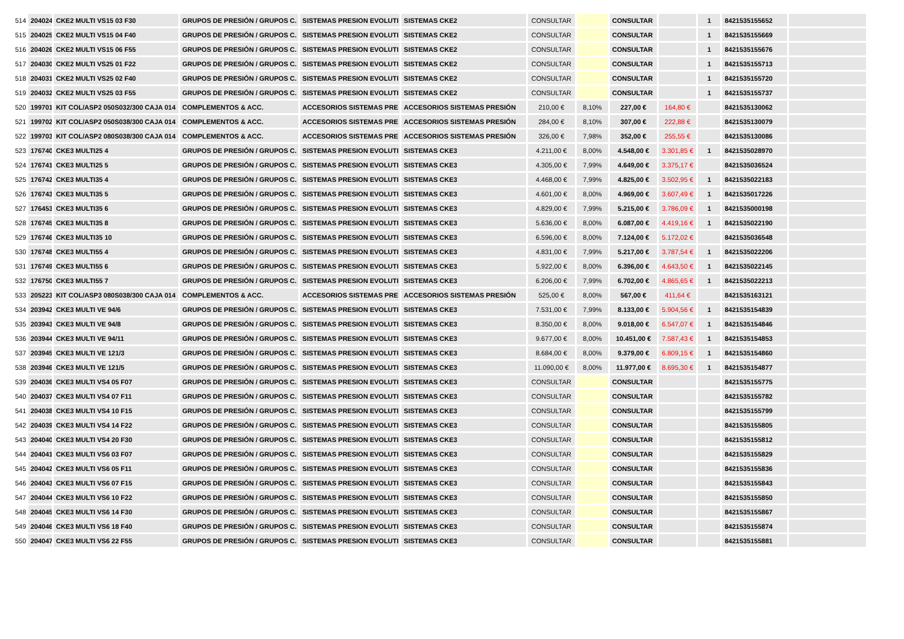| 514 | 204024 | CKE2 MULTI VS15 03 F30 | GRUPOS DE PRESIÓN / GRUPOS C. | SISTEMAS PRESION EVOLUTI | SISTEMAS CKE2 | CONSULTAR | | CONSULTAR | | 1 | 8421535155652 | |
| 515 | 204025 | CKE2 MULTI VS15 04 F40 | GRUPOS DE PRESIÓN / GRUPOS C. | SISTEMAS PRESION EVOLUTI | SISTEMAS CKE2 | CONSULTAR | | CONSULTAR | | 1 | 8421535155669 | |
| 516 | 204026 | CKE2 MULTI VS15 06 F55 | GRUPOS DE PRESIÓN / GRUPOS C. | SISTEMAS PRESION EVOLUTI | SISTEMAS CKE2 | CONSULTAR | | CONSULTAR | | 1 | 8421535155676 | |
| 517 | 204030 | CKE2 MULTI VS25 01 F22 | GRUPOS DE PRESIÓN / GRUPOS C. | SISTEMAS PRESION EVOLUTI | SISTEMAS CKE2 | CONSULTAR | | CONSULTAR | | 1 | 8421535155713 | |
| 518 | 204031 | CKE2 MULTI VS25 02 F40 | GRUPOS DE PRESIÓN / GRUPOS C. | SISTEMAS PRESION EVOLUTI | SISTEMAS CKE2 | CONSULTAR | | CONSULTAR | | 1 | 8421535155720 | |
| 519 | 204032 | CKE2 MULTI VS25 03 F55 | GRUPOS DE PRESIÓN / GRUPOS C. | SISTEMAS PRESION EVOLUTI | SISTEMAS CKE2 | CONSULTAR | | CONSULTAR | | 1 | 8421535155737 | |
| 520 | 199701 | KIT COL/ASP2 050S032/300 CAJA 014 | COMPLEMENTOS & ACC. | ACCESORIOS SISTEMAS PRE | ACCESORIOS SISTEMAS PRESIÓN | 210,00 € | 8,10% | 227,00 € | 164,80 € | | 8421535130062 | |
| 521 | 199702 | KIT COL/ASP2 050S038/300 CAJA 014 | COMPLEMENTOS & ACC. | ACCESORIOS SISTEMAS PRE | ACCESORIOS SISTEMAS PRESIÓN | 284,00 € | 8,10% | 307,00 € | 222,88 € | | 8421535130079 | |
| 522 | 199703 | KIT COL/ASP2 080S038/300 CAJA 014 | COMPLEMENTOS & ACC. | ACCESORIOS SISTEMAS PRE | ACCESORIOS SISTEMAS PRESIÓN | 326,00 € | 7,98% | 352,00 € | 255,55 € | | 8421535130086 | |
| 523 | 176740 | CKE3 MULTI25 4 | GRUPOS DE PRESIÓN / GRUPOS C. | SISTEMAS PRESION EVOLUTI | SISTEMAS CKE3 | 4.211,00 € | 8,00% | 4.548,00 € | 3.301,85 € | 1 | 8421535028970 | |
| 524 | 176741 | CKE3 MULTI25 5 | GRUPOS DE PRESIÓN / GRUPOS C. | SISTEMAS PRESION EVOLUTI | SISTEMAS CKE3 | 4.305,00 € | 7,99% | 4.649,00 € | 3.375,17 € | | 8421535036524 | |
| 525 | 176742 | CKE3 MULTI35 4 | GRUPOS DE PRESIÓN / GRUPOS C. | SISTEMAS PRESION EVOLUTI | SISTEMAS CKE3 | 4.468,00 € | 7,99% | 4.825,00 € | 3.502,95 € | 1 | 8421535022183 | |
| 526 | 176743 | CKE3 MULTI35 5 | GRUPOS DE PRESIÓN / GRUPOS C. | SISTEMAS PRESION EVOLUTI | SISTEMAS CKE3 | 4.601,00 € | 8,00% | 4.969,00 € | 3.607,49 € | 1 | 8421535017226 | |
| 527 | 176453 | CKE3 MULTI35 6 | GRUPOS DE PRESIÓN / GRUPOS C. | SISTEMAS PRESION EVOLUTI | SISTEMAS CKE3 | 4.829,00 € | 7,99% | 5.215,00 € | 3.786,09 € | 1 | 8421535000198 | |
| 528 | 176745 | CKE3 MULTI35 8 | GRUPOS DE PRESIÓN / GRUPOS C. | SISTEMAS PRESION EVOLUTI | SISTEMAS CKE3 | 5.636,00 € | 8,00% | 6.087,00 € | 4.419,16 € | 1 | 8421535022190 | |
| 529 | 176746 | CKE3 MULTI35 10 | GRUPOS DE PRESIÓN / GRUPOS C. | SISTEMAS PRESION EVOLUTI | SISTEMAS CKE3 | 6.596,00 € | 8,00% | 7.124,00 € | 5.172,02 € | | 8421535036548 | |
| 530 | 176748 | CKE3 MULTI55 4 | GRUPOS DE PRESIÓN / GRUPOS C. | SISTEMAS PRESION EVOLUTI | SISTEMAS CKE3 | 4.831,00 € | 7,99% | 5.217,00 € | 3.787,54 € | 1 | 8421535022206 | |
| 531 | 176749 | CKE3 MULTI55 6 | GRUPOS DE PRESIÓN / GRUPOS C. | SISTEMAS PRESION EVOLUTI | SISTEMAS CKE3 | 5.922,00 € | 8,00% | 6.396,00 € | 4.643,50 € | 1 | 8421535022145 | |
| 532 | 176750 | CKE3 MULTI55 7 | GRUPOS DE PRESIÓN / GRUPOS C. | SISTEMAS PRESION EVOLUTI | SISTEMAS CKE3 | 6.206,00 € | 7,99% | 6.702,00 € | 4.865,65 € | 1 | 8421535022213 | |
| 533 | 205223 | KIT COL/ASP3 080S038/300 CAJA 014 | COMPLEMENTOS & ACC. | ACCESORIOS SISTEMAS PRE | ACCESORIOS SISTEMAS PRESIÓN | 525,00 € | 8,00% | 567,00 € | 411,64 € | | 8421535163121 | |
| 534 | 203942 | CKE3 MULTI VE 94/6 | GRUPOS DE PRESIÓN / GRUPOS C. | SISTEMAS PRESION EVOLUTI | SISTEMAS CKE3 | 7.531,00 € | 7,99% | 8.133,00 € | 5.904,56 € | 1 | 8421535154839 | |
| 535 | 203943 | CKE3 MULTI VE 94/8 | GRUPOS DE PRESIÓN / GRUPOS C. | SISTEMAS PRESION EVOLUTI | SISTEMAS CKE3 | 8.350,00 € | 8,00% | 9.018,00 € | 6.547,07 € | 1 | 8421535154846 | |
| 536 | 203944 | CKE3 MULTI VE 94/11 | GRUPOS DE PRESIÓN / GRUPOS C. | SISTEMAS PRESION EVOLUTI | SISTEMAS CKE3 | 9.677,00 € | 8,00% | 10.451,00 € | 7.587,43 € | 1 | 8421535154853 | |
| 537 | 203945 | CKE3 MULTI VE 121/3 | GRUPOS DE PRESIÓN / GRUPOS C. | SISTEMAS PRESION EVOLUTI | SISTEMAS CKE3 | 8.684,00 € | 8,00% | 9.379,00 € | 6.809,15 € | 1 | 8421535154860 | |
| 538 | 203946 | CKE3 MULTI VE 121/5 | GRUPOS DE PRESIÓN / GRUPOS C. | SISTEMAS PRESION EVOLUTI | SISTEMAS CKE3 | 11.090,00 € | 8,00% | 11.977,00 € | 8.695,30 € | 1 | 8421535154877 | |
| 539 | 204036 | CKE3 MULTI VS4 05 F07 | GRUPOS DE PRESIÓN / GRUPOS C. | SISTEMAS PRESION EVOLUTI | SISTEMAS CKE3 | CONSULTAR | | CONSULTAR | | | 8421535155775 | |
| 540 | 204037 | CKE3 MULTI VS4 07 F11 | GRUPOS DE PRESIÓN / GRUPOS C. | SISTEMAS PRESION EVOLUTI | SISTEMAS CKE3 | CONSULTAR | | CONSULTAR | | | 8421535155782 | |
| 541 | 204038 | CKE3 MULTI VS4 10 F15 | GRUPOS DE PRESIÓN / GRUPOS C. | SISTEMAS PRESION EVOLUTI | SISTEMAS CKE3 | CONSULTAR | | CONSULTAR | | | 8421535155799 | |
| 542 | 204039 | CKE3 MULTI VS4 14 F22 | GRUPOS DE PRESIÓN / GRUPOS C. | SISTEMAS PRESION EVOLUTI | SISTEMAS CKE3 | CONSULTAR | | CONSULTAR | | | 8421535155805 | |
| 543 | 204040 | CKE3 MULTI VS4 20 F30 | GRUPOS DE PRESIÓN / GRUPOS C. | SISTEMAS PRESION EVOLUTI | SISTEMAS CKE3 | CONSULTAR | | CONSULTAR | | | 8421535155812 | |
| 544 | 204041 | CKE3 MULTI VS6 03 F07 | GRUPOS DE PRESIÓN / GRUPOS C. | SISTEMAS PRESION EVOLUTI | SISTEMAS CKE3 | CONSULTAR | | CONSULTAR | | | 8421535155829 | |
| 545 | 204042 | CKE3 MULTI VS6 05 F11 | GRUPOS DE PRESIÓN / GRUPOS C. | SISTEMAS PRESION EVOLUTI | SISTEMAS CKE3 | CONSULTAR | | CONSULTAR | | | 8421535155836 | |
| 546 | 204043 | CKE3 MULTI VS6 07 F15 | GRUPOS DE PRESIÓN / GRUPOS C. | SISTEMAS PRESION EVOLUTI | SISTEMAS CKE3 | CONSULTAR | | CONSULTAR | | | 8421535155843 | |
| 547 | 204044 | CKE3 MULTI VS6 10 F22 | GRUPOS DE PRESIÓN / GRUPOS C. | SISTEMAS PRESION EVOLUTI | SISTEMAS CKE3 | CONSULTAR | | CONSULTAR | | | 8421535155850 | |
| 548 | 204045 | CKE3 MULTI VS6 14 F30 | GRUPOS DE PRESIÓN / GRUPOS C. | SISTEMAS PRESION EVOLUTI | SISTEMAS CKE3 | CONSULTAR | | CONSULTAR | | | 8421535155867 | |
| 549 | 204046 | CKE3 MULTI VS6 18 F40 | GRUPOS DE PRESIÓN / GRUPOS C. | SISTEMAS PRESION EVOLUTI | SISTEMAS CKE3 | CONSULTAR | | CONSULTAR | | | 8421535155874 | |
| 550 | 204047 | CKE3 MULTI VS6 22 F55 | GRUPOS DE PRESIÓN / GRUPOS C. | SISTEMAS PRESION EVOLUTI | SISTEMAS CKE3 | CONSULTAR | | CONSULTAR | | | 8421535155881 | |